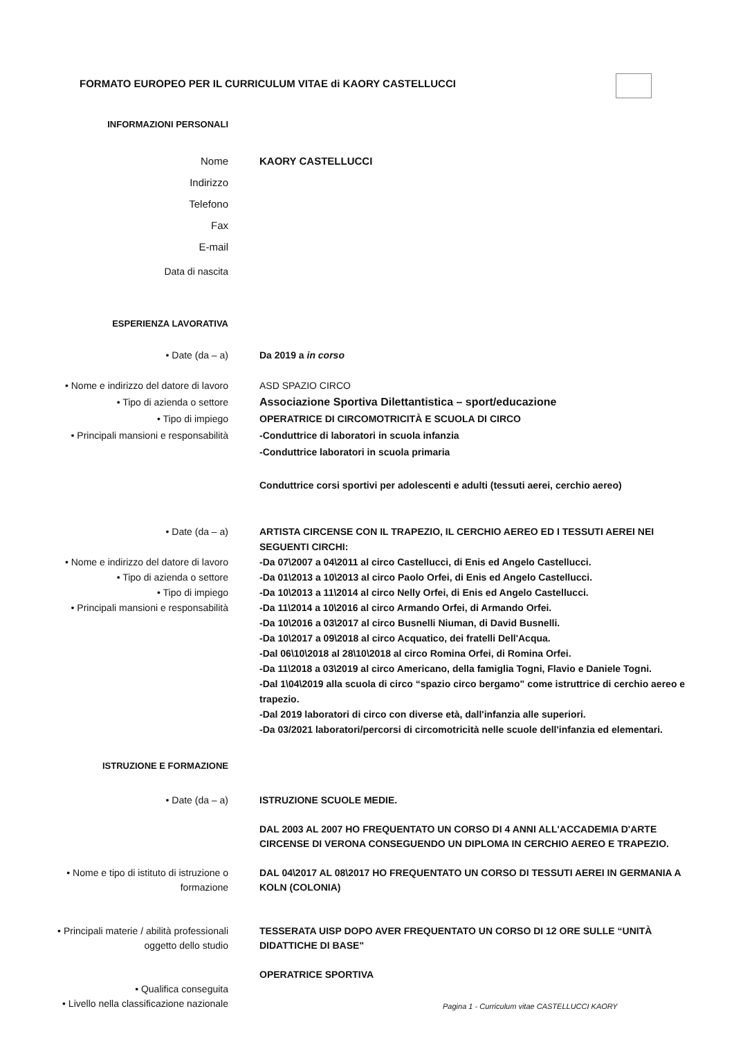FORMATO EUROPEO PER IL CURRICULUM VITAE di KAORY CASTELLUCCI
INFORMAZIONI PERSONALI
Nome
Indirizzo
Telefono
Fax
E-mail
KAORY CASTELLUCCI
Data di nascita
ESPERIENZA LAVORATIVA
• Date (da – a) Da 2019 a in corso
• Nome e indirizzo del datore di lavoro
• Tipo di azienda o settore
• Tipo di impiego
• Principali mansioni e responsabilità
ASD SPAZIO CIRCO
Associazione Sportiva Dilettantistica – sport/educazione
OPERATRICE DI CIRCOMOTRICITÀ E SCUOLA DI CIRCO
-Conduttrice di laboratori in scuola infanzia
-Conduttrice laboratori in scuola primaria
Conduttrice corsi sportivi per adolescenti e adulti (tessuti aerei, cerchio aereo)
• Date (da – a)
• Nome e indirizzo del datore di lavoro
• Tipo di azienda o settore
• Tipo di impiego
• Principali mansioni e responsabilità
ARTISTA CIRCENSE CON IL TRAPEZIO, IL CERCHIO AEREO ED I TESSUTI AEREI NEI SEGUENTI CIRCHI:
-Da 07\2007 a 04\2011 al circo Castellucci, di Enis ed Angelo Castellucci.
-Da 01\2013 a 10\2013 al circo Paolo Orfei, di Enis ed Angelo Castellucci.
-Da 10\2013 a 11\2014 al circo Nelly Orfei, di Enis ed Angelo Castellucci.
-Da 11\2014 a 10\2016 al circo Armando Orfei, di Armando Orfei.
-Da 10\2016 a 03\2017 al circo Busnelli Niuman, di David Busnelli.
-Da 10\2017 a 09\2018 al circo Acquatico, dei fratelli Dell'Acqua.
-Dal 06\10\2018 al 28\10\2018 al circo Romina Orfei, di Romina Orfei.
-Da 11\2018 a 03\2019 al circo Americano, della famiglia Togni, Flavio e Daniele Togni.
-Dal 1\04\2019 alla scuola di circo “spazio circo bergamo" come istruttrice di cerchio aereo e trapezio.
-Dal 2019 laboratori di circo con diverse età, dall'infanzia alle superiori.
-Da 03/2021 laboratori/percorsi di circomotricità nelle scuole dell'infanzia ed elementari.
ISTRUZIONE E FORMAZIONE
• Date (da – a)
• Nome e tipo di istituto di istruzione o formazione
• Principali materie / abilità professionali oggetto dello studio
• Qualifica conseguita
• Livello nella classificazione nazionale
ISTRUZIONE SCUOLE MEDIE.
DAL 2003 AL 2007 HO FREQUENTATO UN CORSO DI 4 ANNI ALL'ACCADEMIA D'ARTE CIRCENSE DI VERONA CONSEGUENDO UN DIPLOMA IN CERCHIO AEREO E TRAPEZIO.
DAL 04\2017 AL 08\2017 HO FREQUENTATO UN CORSO DI TESSUTI AEREI IN GERMANIA A KOLN (COLONIA)
TESSERATA UISP DOPO AVER FREQUENTATO UN CORSO DI 12 ORE SULLE “UNITÀ DIDATTICHE DI BASE"
OPERATRICE SPORTIVA
Pagina 1 - Curriculum vitae CASTELLUCCI KAORY